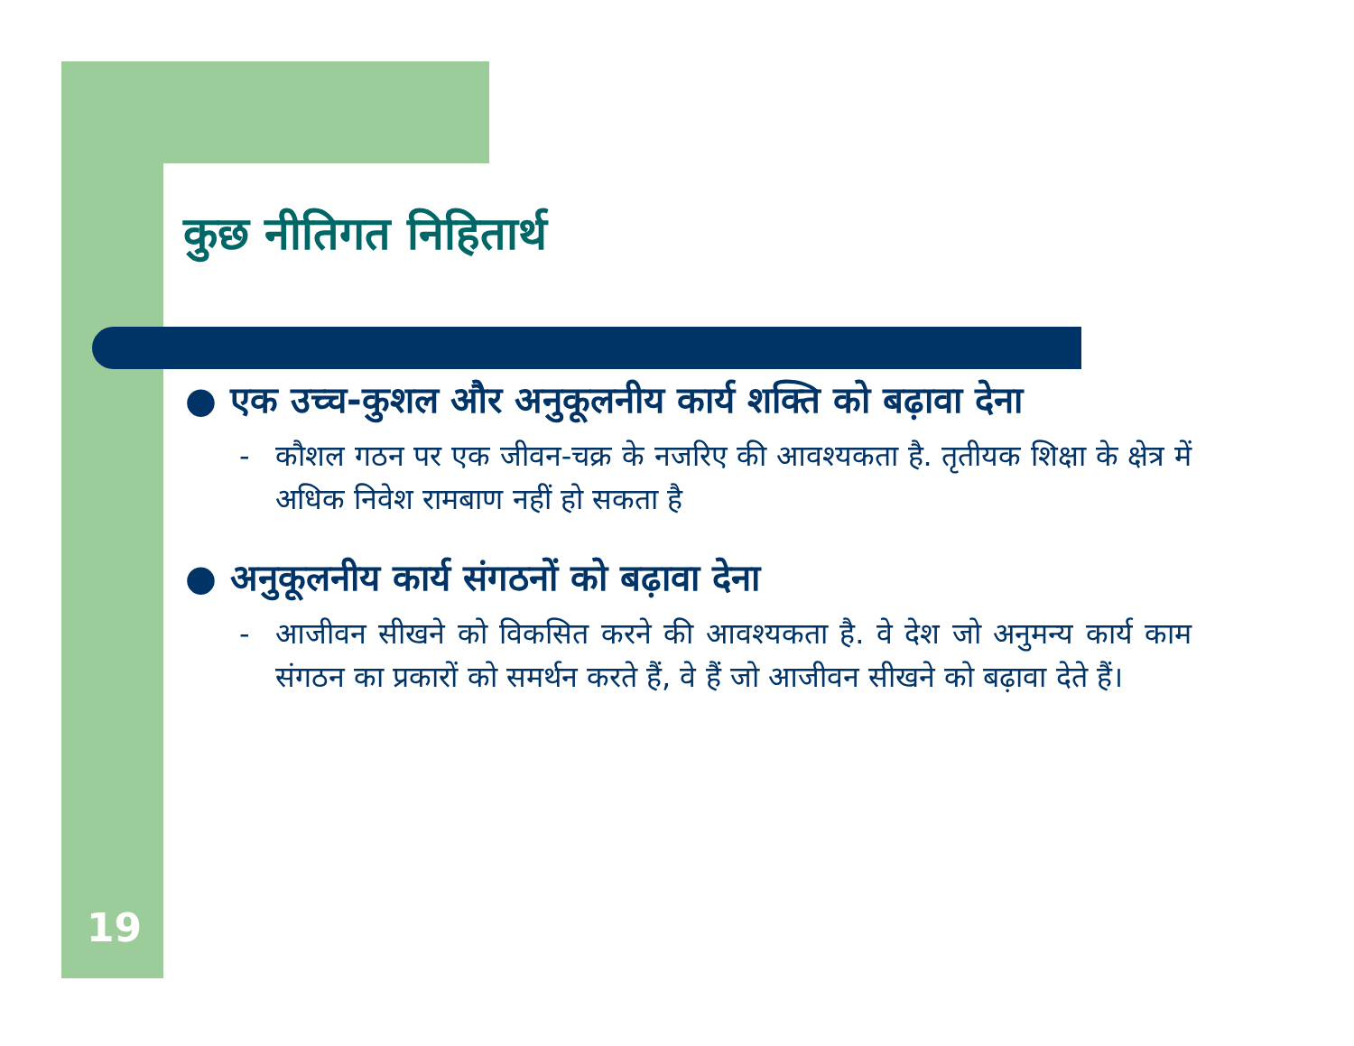कुछ नीतिगत निहितार्थ
● एक उच्च-कुशल और अनुकूलनीय कार्य शक्ति को बढ़ावा देना
- कौशल गठन पर एक जीवन-चक्र के नजरिए की आवश्यकता है. तृतीयक शिक्षा के क्षेत्र में अधिक निवेश रामबाण नहीं हो सकता है
● अनुकूलनीय कार्य संगठनों को बढ़ावा देना
- आजीवन सीखने को विकसित करने की आवश्यकता है. वे देश जो अनुमन्य कार्य काम संगठन का प्रकारों को समर्थन करते हैं, वे हैं जो आजीवन सीखने को बढ़ावा देते हैं।
19